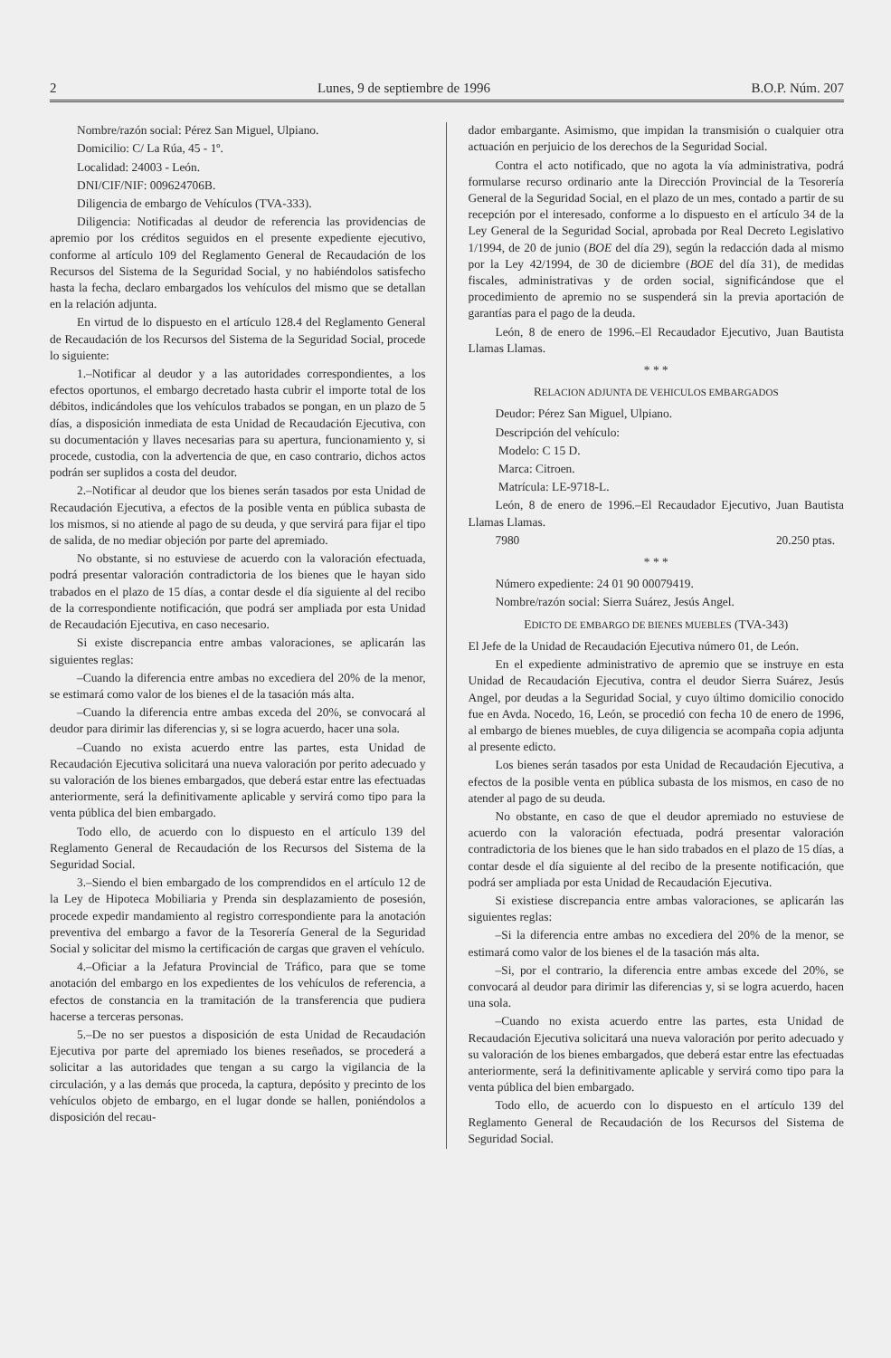2 Lunes, 9 de septiembre de 1996 B.O.P. Núm. 207
Nombre/razón social: Pérez San Miguel, Ulpiano.
Domicilio: C/ La Rúa, 45 - 1º.
Localidad: 24003 - León.
DNI/CIF/NIF: 009624706B.
Diligencia de embargo de Vehículos (TVA-333).
Diligencia: Notificadas al deudor de referencia las providencias de apremio por los créditos seguidos en el presente expediente ejecutivo, conforme al artículo 109 del Reglamento General de Recaudación de los Recursos del Sistema de la Seguridad Social, y no habiéndolos satisfecho hasta la fecha, declaro embargados los vehículos del mismo que se detallan en la relación adjunta.
En virtud de lo dispuesto en el artículo 128.4 del Reglamento General de Recaudación de los Recursos del Sistema de la Seguridad Social, procede lo siguiente:
1.–Notificar al deudor y a las autoridades correspondientes, a los efectos oportunos, el embargo decretado hasta cubrir el importe total de los débitos, indicándoles que los vehículos trabados se pongan, en un plazo de 5 días, a disposición inmediata de esta Unidad de Recaudación Ejecutiva, con su documentación y llaves necesarias para su apertura, funcionamiento y, si procede, custodia, con la advertencia de que, en caso contrario, dichos actos podrán ser suplidos a costa del deudor.
2.–Notificar al deudor que los bienes serán tasados por esta Unidad de Recaudación Ejecutiva, a efectos de la posible venta en pública subasta de los mismos, si no atiende al pago de su deuda, y que servirá para fijar el tipo de salida, de no mediar objeción por parte del apremiado.
No obstante, si no estuviese de acuerdo con la valoración efectuada, podrá presentar valoración contradictoria de los bienes que le hayan sido trabados en el plazo de 15 días, a contar desde el día siguiente al del recibo de la correspondiente notificación, que podrá ser ampliada por esta Unidad de Recaudación Ejecutiva, en caso necesario.
Si existe discrepancia entre ambas valoraciones, se aplicarán las siguientes reglas:
–Cuando la diferencia entre ambas no excediera del 20% de la menor, se estimará como valor de los bienes el de la tasación más alta.
–Cuando la diferencia entre ambas exceda del 20%, se convocará al deudor para dirimir las diferencias y, si se logra acuerdo, hacer una sola.
–Cuando no exista acuerdo entre las partes, esta Unidad de Recaudación Ejecutiva solicitará una nueva valoración por perito adecuado y su valoración de los bienes embargados, que deberá estar entre las efectuadas anteriormente, será la definitivamente aplicable y servirá como tipo para la venta pública del bien embargado.
Todo ello, de acuerdo con lo dispuesto en el artículo 139 del Reglamento General de Recaudación de los Recursos del Sistema de la Seguridad Social.
3.–Siendo el bien embargado de los comprendidos en el artículo 12 de la Ley de Hipoteca Mobiliaria y Prenda sin desplazamiento de posesión, procede expedir mandamiento al registro correspondiente para la anotación preventiva del embargo a favor de la Tesorería General de la Seguridad Social y solicitar del mismo la certificación de cargas que graven el vehículo.
4.–Oficiar a la Jefatura Provincial de Tráfico, para que se tome anotación del embargo en los expedientes de los vehículos de referencia, a efectos de constancia en la tramitación de la transferencia que pudiera hacerse a terceras personas.
5.–De no ser puestos a disposición de esta Unidad de Recaudación Ejecutiva por parte del apremiado los bienes reseñados, se procederá a solicitar a las autoridades que tengan a su cargo la vigilancia de la circulación, y a las demás que proceda, la captura, depósito y precinto de los vehículos objeto de embargo, en el lugar donde se hallen, poniéndolos a disposición del recau-
dador embargante. Asimismo, que impidan la transmisión o cualquier otra actuación en perjuicio de los derechos de la Seguridad Social.
Contra el acto notificado, que no agota la vía administrativa, podrá formularse recurso ordinario ante la Dirección Provincial de la Tesorería General de la Seguridad Social, en el plazo de un mes, contado a partir de su recepción por el interesado, conforme a lo dispuesto en el artículo 34 de la Ley General de la Seguridad Social, aprobada por Real Decreto Legislativo 1/1994, de 20 de junio (BOE del día 29), según la redacción dada al mismo por la Ley 42/1994, de 30 de diciembre (BOE del día 31), de medidas fiscales, administrativas y de orden social, significándose que el procedimiento de apremio no se suspenderá sin la previa aportación de garantías para el pago de la deuda.
León, 8 de enero de 1996.–El Recaudador Ejecutivo, Juan Bautista Llamas Llamas.
* * *
RELACION ADJUNTA DE VEHICULOS EMBARGADOS
Deudor: Pérez San Miguel, Ulpiano.
Descripción del vehículo:
Modelo: C 15 D.
Marca: Citroen.
Matrícula: LE-9718-L.
León, 8 de enero de 1996.–El Recaudador Ejecutivo, Juan Bautista Llamas Llamas.
7980 20.250 ptas.
* * *
Número expediente: 24 01 90 00079419.
Nombre/razón social: Sierra Suárez, Jesús Angel.
EDICTO DE EMBARGO DE BIENES MUEBLES (TVA-343)
El Jefe de la Unidad de Recaudación Ejecutiva número 01, de León.
En el expediente administrativo de apremio que se instruye en esta Unidad de Recaudación Ejecutiva, contra el deudor Sierra Suárez, Jesús Angel, por deudas a la Seguridad Social, y cuyo último domicilio conocido fue en Avda. Nocedo, 16, León, se procedió con fecha 10 de enero de 1996, al embargo de bienes muebles, de cuya diligencia se acompaña copia adjunta al presente edicto.
Los bienes serán tasados por esta Unidad de Recaudación Ejecutiva, a efectos de la posible venta en pública subasta de los mismos, en caso de no atender al pago de su deuda.
No obstante, en caso de que el deudor apremiado no estuviese de acuerdo con la valoración efectuada, podrá presentar valoración contradictoria de los bienes que le han sido trabados en el plazo de 15 días, a contar desde el día siguiente al del recibo de la presente notificación, que podrá ser ampliada por esta Unidad de Recaudación Ejecutiva.
Si existiese discrepancia entre ambas valoraciones, se aplicarán las siguientes reglas:
–Si la diferencia entre ambas no excediera del 20% de la menor, se estimará como valor de los bienes el de la tasación más alta.
–Si, por el contrario, la diferencia entre ambas excede del 20%, se convocará al deudor para dirimir las diferencias y, si se logra acuerdo, hacen una sola.
–Cuando no exista acuerdo entre las partes, esta Unidad de Recaudación Ejecutiva solicitará una nueva valoración por perito adecuado y su valoración de los bienes embargados, que deberá estar entre las efectuadas anteriormente, será la definitivamente aplicable y servirá como tipo para la venta pública del bien embargado.
Todo ello, de acuerdo con lo dispuesto en el artículo 139 del Reglamento General de Recaudación de los Recursos del Sistema de Seguridad Social.